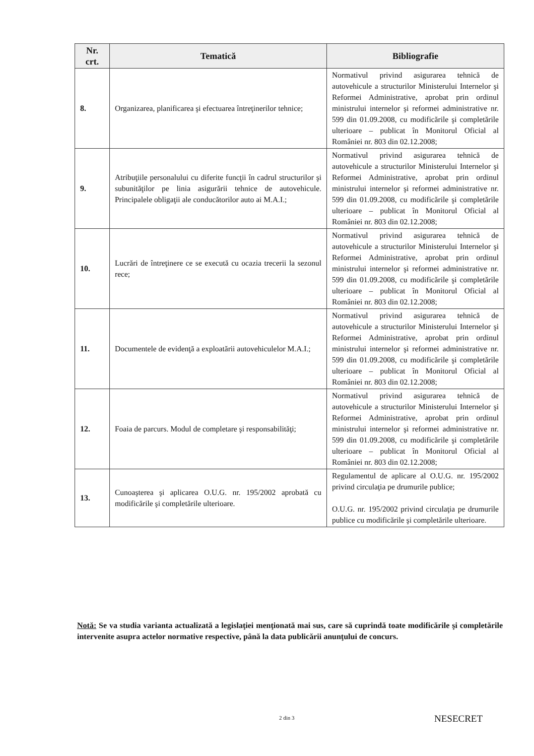| Nr. crt. | Tematică | Bibliografie |
| --- | --- | --- |
| 8. | Organizarea, planificarea şi efectuarea întreţinerilor tehnice; | Normativul privind asigurarea tehnică de autovehicule a structurilor Ministerului Internelor şi Reformei Administrative, aprobat prin ordinul ministrului internelor şi reformei administrative nr. 599 din 01.09.2008, cu modificările şi completările ulterioare – publicat în Monitorul Oficial al României nr. 803 din 02.12.2008; |
| 9. | Atribuţiile personalului cu diferite funcţii în cadrul structurilor şi subunităţilor pe linia asigurării tehnice de autovehicule. Principalele obligaţii ale conducătorilor auto ai M.A.I.; | Normativul privind asigurarea tehnică de autovehicule a structurilor Ministerului Internelor şi Reformei Administrative, aprobat prin ordinul ministrului internelor şi reformei administrative nr. 599 din 01.09.2008, cu modificările şi completările ulterioare – publicat în Monitorul Oficial al României nr. 803 din 02.12.2008; |
| 10. | Lucrări de întreţinere ce se execută cu ocazia trecerii la sezonul rece; | Normativul privind asigurarea tehnică de autovehicule a structurilor Ministerului Internelor şi Reformei Administrative, aprobat prin ordinul ministrului internelor şi reformei administrative nr. 599 din 01.09.2008, cu modificările şi completările ulterioare – publicat în Monitorul Oficial al României nr. 803 din 02.12.2008; |
| 11. | Documentele de evidenţă a exploatării autovehiculelor M.A.I.; | Normativul privind asigurarea tehnică de autovehicule a structurilor Ministerului Internelor şi Reformei Administrative, aprobat prin ordinul ministrului internelor şi reformei administrative nr. 599 din 01.09.2008, cu modificările şi completările ulterioare – publicat în Monitorul Oficial al României nr. 803 din 02.12.2008; |
| 12. | Foaia de parcurs. Modul de completare şi responsabilităţi; | Normativul privind asigurarea tehnică de autovehicule a structurilor Ministerului Internelor şi Reformei Administrative, aprobat prin ordinul ministrului internelor şi reformei administrative nr. 599 din 01.09.2008, cu modificările şi completările ulterioare – publicat în Monitorul Oficial al României nr. 803 din 02.12.2008; |
| 13. | Cunoaşterea şi aplicarea O.U.G. nr. 195/2002 aprobată cu modificările şi completările ulterioare. | Regulamentul de aplicare al O.U.G. nr. 195/2002 privind circulaţia pe drumurile publice; O.U.G. nr. 195/2002 privind circulaţia pe drumurile publice cu modificările şi completările ulterioare. |
Notă: Se va studia varianta actualizată a legislaţiei menţionată mai sus, care să cuprindă toate modificările şi completările intervenite asupra actelor normative respective, până la data publicării anunţului de concurs.
2 din 3 NESECRET